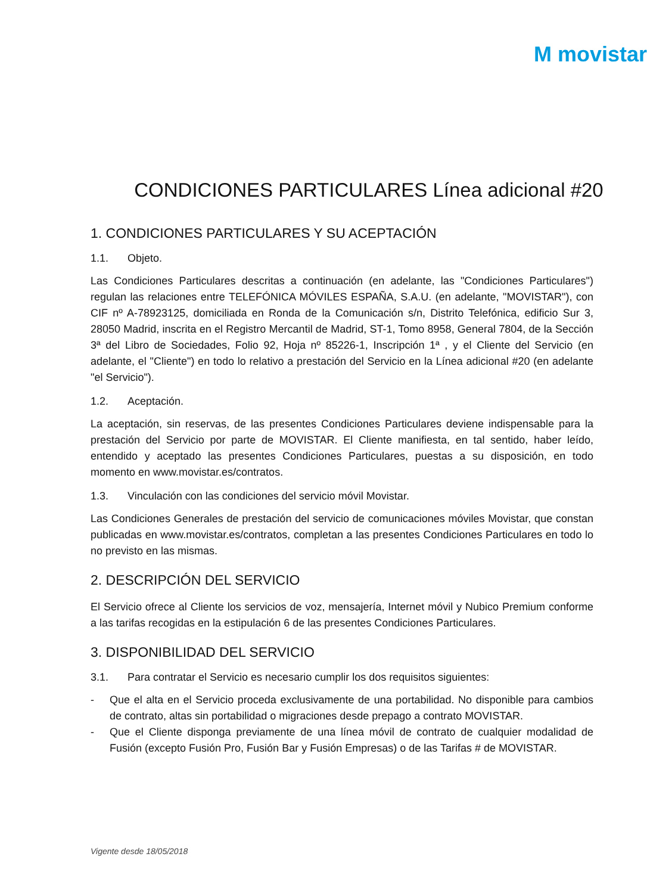M movistar
CONDICIONES PARTICULARES Línea adicional #20
1. CONDICIONES PARTICULARES Y SU ACEPTACIÓN
1.1. Objeto.
Las Condiciones Particulares descritas a continuación (en adelante, las "Condiciones Particulares") regulan las relaciones entre TELEFÓNICA MÓVILES ESPAÑA, S.A.U. (en adelante, "MOVISTAR"), con CIF nº A-78923125, domiciliada en Ronda de la Comunicación s/n, Distrito Telefónica, edificio Sur 3, 28050 Madrid, inscrita en el Registro Mercantil de Madrid, ST-1, Tomo 8958, General 7804, de la Sección 3ª del Libro de Sociedades, Folio 92, Hoja nº 85226-1, Inscripción 1ª , y el Cliente del Servicio (en adelante, el "Cliente") en todo lo relativo a prestación del Servicio en la Línea adicional #20 (en adelante "el Servicio").
1.2. Aceptación.
La aceptación, sin reservas, de las presentes Condiciones Particulares deviene indispensable para la prestación del Servicio por parte de MOVISTAR. El Cliente manifiesta, en tal sentido, haber leído, entendido y aceptado las presentes Condiciones Particulares, puestas a su disposición, en todo momento en www.movistar.es/contratos.
1.3. Vinculación con las condiciones del servicio móvil Movistar.
Las Condiciones Generales de prestación del servicio de comunicaciones móviles Movistar, que constan publicadas en www.movistar.es/contratos, completan a las presentes Condiciones Particulares en todo lo no previsto en las mismas.
2. DESCRIPCIÓN DEL SERVICIO
El Servicio ofrece al Cliente los servicios de voz, mensajería, Internet móvil y Nubico Premium conforme a las tarifas recogidas en la estipulación 6 de las presentes Condiciones Particulares.
3. DISPONIBILIDAD DEL SERVICIO
3.1. Para contratar el Servicio es necesario cumplir los dos requisitos siguientes:
- Que el alta en el Servicio proceda exclusivamente de una portabilidad. No disponible para cambios de contrato, altas sin portabilidad o migraciones desde prepago a contrato MOVISTAR.
- Que el Cliente disponga previamente de una línea móvil de contrato de cualquier modalidad de Fusión (excepto Fusión Pro, Fusión Bar y Fusión Empresas) o de las Tarifas # de MOVISTAR.
Vigente desde 18/05/2018